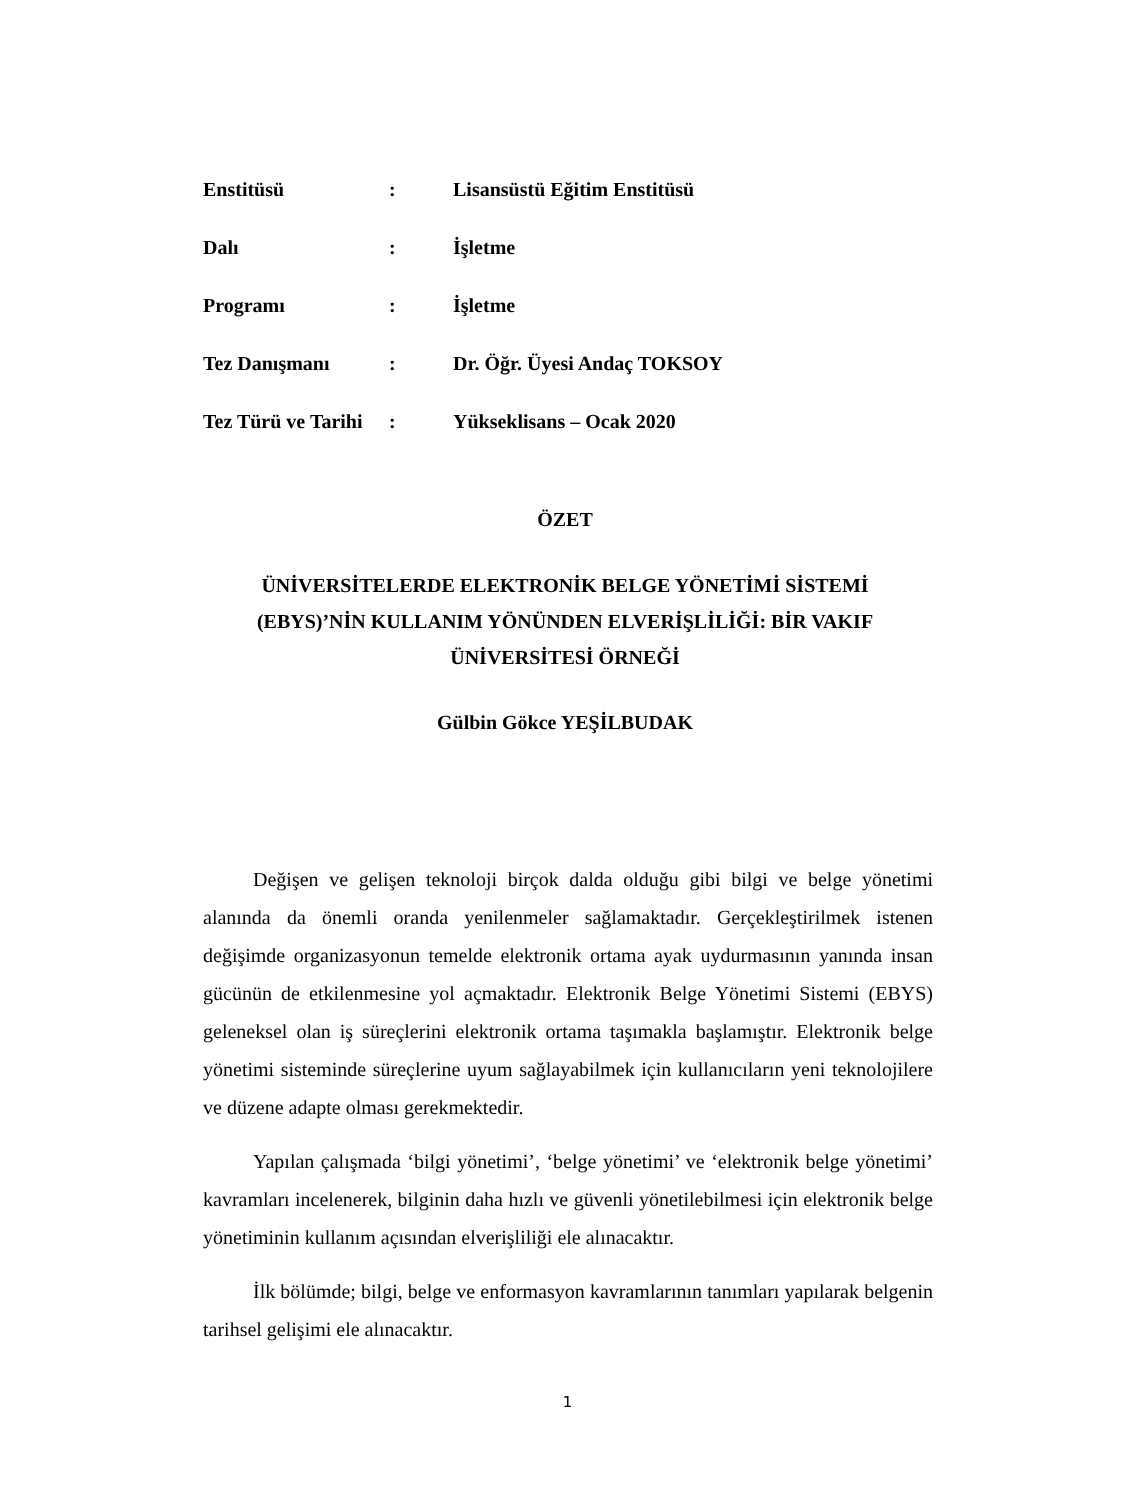| Enstitüsü | : | Lisansüstü Eğitim Enstitüsü |
| Dalı | : | İşletme |
| Programı | : | İşletme |
| Tez Danışmanı | : | Dr. Öğr. Üyesi Andaç TOKSOY |
| Tez Türü ve Tarihi | : | Yükseklisans – Ocak 2020 |
ÖZET
ÜNİVERSİTELERDE ELEKTRONİK BELGE YÖNETİMİ SİSTEMİ
(EBYS)’NİN KULLANIM YÖNÜNDEN ELVERİŞLİLİĞİ: BİR VAKIF
ÜNİVERSİTESİ ÖRNEĞİ
Gülbin Gökce YEŞİLBUDAK
Değişen ve gelişen teknoloji birçok dalda olduğu gibi bilgi ve belge yönetimi alanında da önemli oranda yenilenmeler sağlamaktadır. Gerçekleştirilmek istenen değişimde organizasyonun temelde elektronik ortama ayak uydurmasının yanında insan gücünün de etkilenmesine yol açmaktadır. Elektronik Belge Yönetimi Sistemi (EBYS) geleneksel olan iş süreçlerini elektronik ortama taşımakla başlamıştır. Elektronik belge yönetimi sisteminde süreçlerine uyum sağlayabilmek için kullanıcıların yeni teknolojilere ve düzene adapte olması gerekmektedir.
Yapılan çalışmada ‘bilgi yönetimi’, ‘belge yönetimi’ ve ‘elektronik belge yönetimi’ kavramları incelenerek, bilginin daha hızlı ve güvenli yönetilebilmesi için elektronik belge yönetiminin kullanım açısından elverişliliği ele alınacaktır.
İlk bölümde; bilgi, belge ve enformasyon kavramlarının tanımları yapılarak belgenin tarihsel gelişimi ele alınacaktır.
1